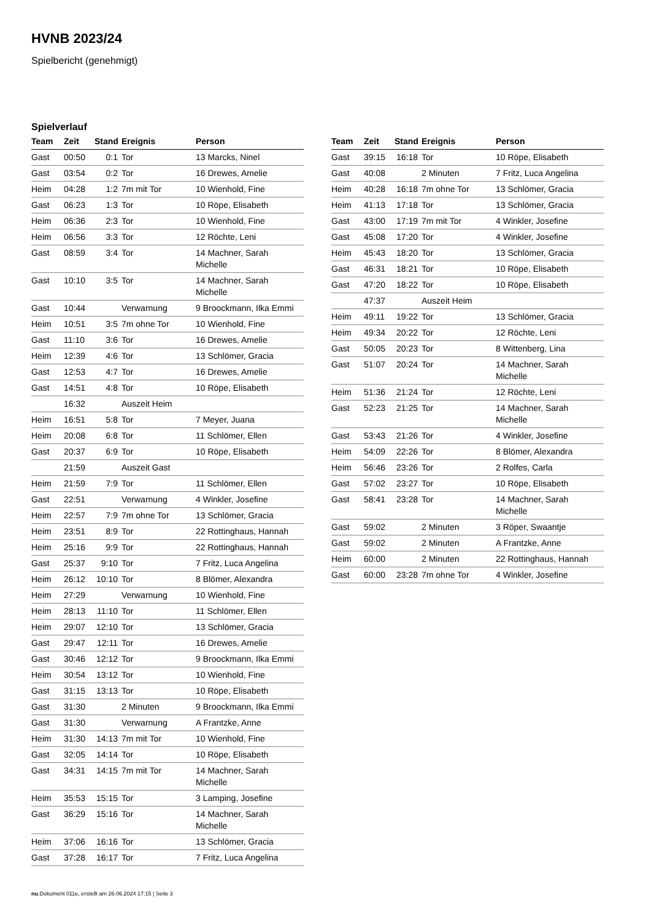HVNB 2023/24
Spielbericht (genehmigt)
Spielverlauf
| Team | Zeit | Stand | Ereignis | Person |
| --- | --- | --- | --- | --- |
| Gast | 00:50 | 0:1 | Tor | 13 Marcks, Ninel |
| Gast | 03:54 | 0:2 | Tor | 16 Drewes, Amelie |
| Heim | 04:28 | 1:2 | 7m mit Tor | 10 Wienhold, Fine |
| Gast | 06:23 | 1:3 | Tor | 10 Röpe, Elisabeth |
| Heim | 06:36 | 2:3 | Tor | 10 Wienhold, Fine |
| Heim | 06:56 | 3:3 | Tor | 12 Röchte, Leni |
| Gast | 08:59 | 3:4 | Tor | 14 Machner, Sarah Michelle |
| Gast | 10:10 | 3:5 | Tor | 14 Machner, Sarah Michelle |
| Gast | 10:44 | | Verwarnung | 9 Broockmann, Ilka Emmi |
| Heim | 10:51 | 3:5 | 7m ohne Tor | 10 Wienhold, Fine |
| Gast | 11:10 | 3:6 | Tor | 16 Drewes, Amelie |
| Heim | 12:39 | 4:6 | Tor | 13 Schlömer, Gracia |
| Gast | 12:53 | 4:7 | Tor | 16 Drewes, Amelie |
| Gast | 14:51 | 4:8 | Tor | 10 Röpe, Elisabeth |
| | 16:32 | | Auszeit Heim | |
| Heim | 16:51 | 5:8 | Tor | 7 Meyer, Juana |
| Heim | 20:08 | 6:8 | Tor | 11 Schlömer, Ellen |
| Gast | 20:37 | 6:9 | Tor | 10 Röpe, Elisabeth |
| | 21:59 | | Auszeit Gast | |
| Heim | 21:59 | 7:9 | Tor | 11 Schlömer, Ellen |
| Gast | 22:51 | | Verwarnung | 4 Winkler, Josefine |
| Heim | 22:57 | 7:9 | 7m ohne Tor | 13 Schlömer, Gracia |
| Heim | 23:51 | 8:9 | Tor | 22 Rottinghaus, Hannah |
| Heim | 25:16 | 9:9 | Tor | 22 Rottinghaus, Hannah |
| Gast | 25:37 | 9:10 | Tor | 7 Fritz, Luca Angelina |
| Heim | 26:12 | 10:10 | Tor | 8 Blömer, Alexandra |
| Heim | 27:29 | | Verwarnung | 10 Wienhold, Fine |
| Heim | 28:13 | 11:10 | Tor | 11 Schlömer, Ellen |
| Heim | 29:07 | 12:10 | Tor | 13 Schlömer, Gracia |
| Gast | 29:47 | 12:11 | Tor | 16 Drewes, Amelie |
| Gast | 30:46 | 12:12 | Tor | 9 Broockmann, Ilka Emmi |
| Heim | 30:54 | 13:12 | Tor | 10 Wienhold, Fine |
| Gast | 31:15 | 13:13 | Tor | 10 Röpe, Elisabeth |
| Gast | 31:30 | | 2 Minuten | 9 Broockmann, Ilka Emmi |
| Gast | 31:30 | | Verwarnung | A Frantzke, Anne |
| Heim | 31:30 | 14:13 | 7m mit Tor | 10 Wienhold, Fine |
| Gast | 32:05 | 14:14 | Tor | 10 Röpe, Elisabeth |
| Gast | 34:31 | 14:15 | 7m mit Tor | 14 Machner, Sarah Michelle |
| Heim | 35:53 | 15:15 | Tor | 3 Lamping, Josefine |
| Gast | 36:29 | 15:16 | Tor | 14 Machner, Sarah Michelle |
| Heim | 37:06 | 16:16 | Tor | 13 Schlömer, Gracia |
| Gast | 37:28 | 16:17 | Tor | 7 Fritz, Luca Angelina |
| Team | Zeit | Stand | Ereignis | Person |
| --- | --- | --- | --- | --- |
| Gast | 39:15 | 16:18 | Tor | 10 Röpe, Elisabeth |
| Gast | 40:08 | | 2 Minuten | 7 Fritz, Luca Angelina |
| Heim | 40:28 | 16:18 | 7m ohne Tor | 13 Schlömer, Gracia |
| Heim | 41:13 | 17:18 | Tor | 13 Schlömer, Gracia |
| Gast | 43:00 | 17:19 | 7m mit Tor | 4 Winkler, Josefine |
| Gast | 45:08 | 17:20 | Tor | 4 Winkler, Josefine |
| Heim | 45:43 | 18:20 | Tor | 13 Schlömer, Gracia |
| Gast | 46:31 | 18:21 | Tor | 10 Röpe, Elisabeth |
| Gast | 47:20 | 18:22 | Tor | 10 Röpe, Elisabeth |
| | 47:37 | | Auszeit Heim | |
| Heim | 49:11 | 19:22 | Tor | 13 Schlömer, Gracia |
| Heim | 49:34 | 20:22 | Tor | 12 Röchte, Leni |
| Gast | 50:05 | 20:23 | Tor | 8 Wittenberg, Lina |
| Gast | 51:07 | 20:24 | Tor | 14 Machner, Sarah Michelle |
| Heim | 51:36 | 21:24 | Tor | 12 Röchte, Leni |
| Gast | 52:23 | 21:25 | Tor | 14 Machner, Sarah Michelle |
| Gast | 53:43 | 21:26 | Tor | 4 Winkler, Josefine |
| Heim | 54:09 | 22:26 | Tor | 8 Blömer, Alexandra |
| Heim | 56:46 | 23:26 | Tor | 2 Rolfes, Carla |
| Gast | 57:02 | 23:27 | Tor | 10 Röpe, Elisabeth |
| Gast | 58:41 | 23:28 | Tor | 14 Machner, Sarah Michelle |
| Gast | 59:02 | | 2 Minuten | 3 Röper, Swaantje |
| Gast | 59:02 | | 2 Minuten | A Frantzke, Anne |
| Heim | 60:00 | | 2 Minuten | 22 Rottinghaus, Hannah |
| Gast | 60:00 | 23:28 | 7m ohne Tor | 4 Winkler, Josefine |
nu.Dokument 011e, erstellt am 26.06.2024 17:15 | Seite 3